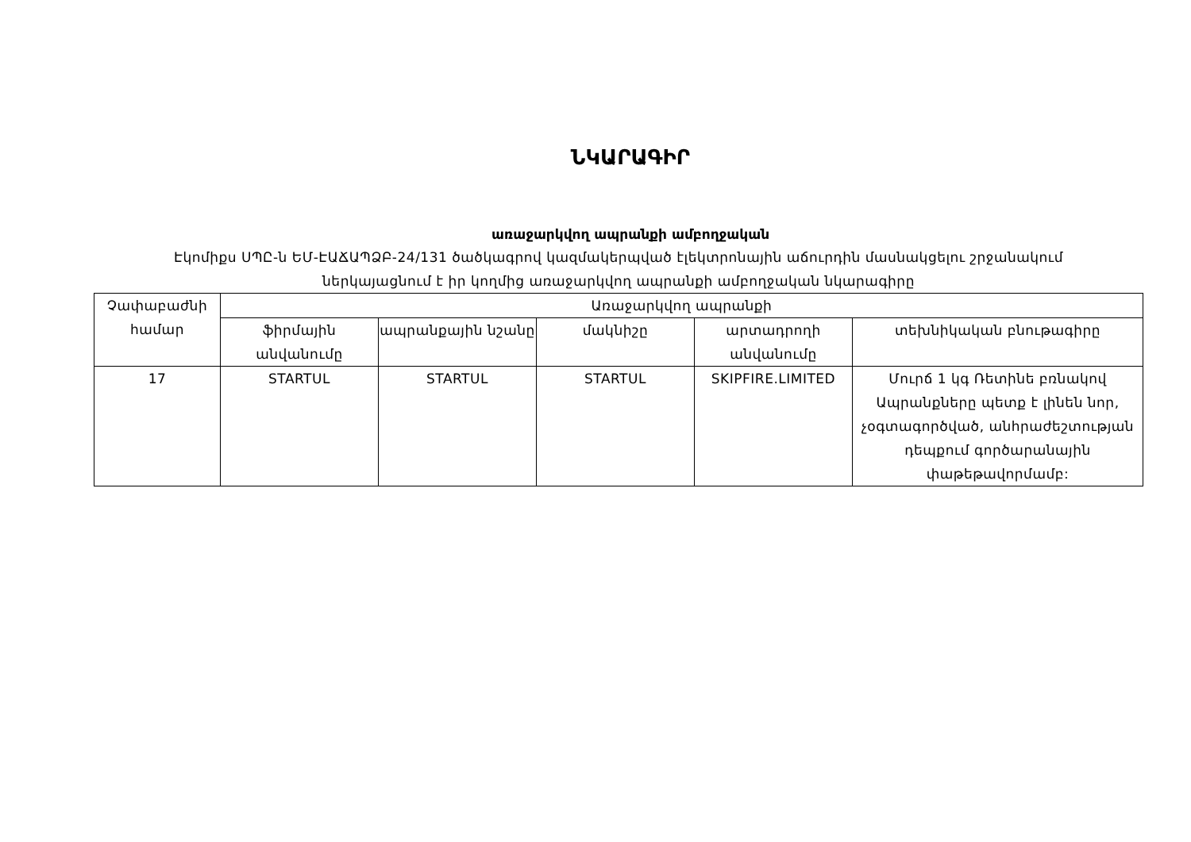ՆԿԱՐԱԳԻՐ
առաջարկվող ապրանքի ամբողջական
Էկոմիքս ՍՊԸ-ն ԵՄ-ԷԱՃԱՊՁԲ-24/131 ծածկագրով կազմակերպված էլեկտրոնային աճուրդին մասնակցելու շրջանակում
ներկայացնում է իր կողմից առաջարկվող ապրանքի ամբողջական նկարագիրը
| Չափաբաժնի համար | Առաջարկվող ապրանքի | | | | |
| --- | --- | --- | --- | --- | --- |
| | ֆիրմային անվանումը | ապրանքային նշանը | մակնիշը | արտադրողի անվանումը | տեխնիկական բնութագիրը |
| 17 | STARTUL | STARTUL | STARTUL | SKIPFIRE.LIMITED | Մուրճ 1 կգ Ռետինե բռնակով Ապրանքները պետք է լինեն նոր, չօգտագործված, անհրաժեշտության դեպքում գործարանային փաթեթավորմամբ: |